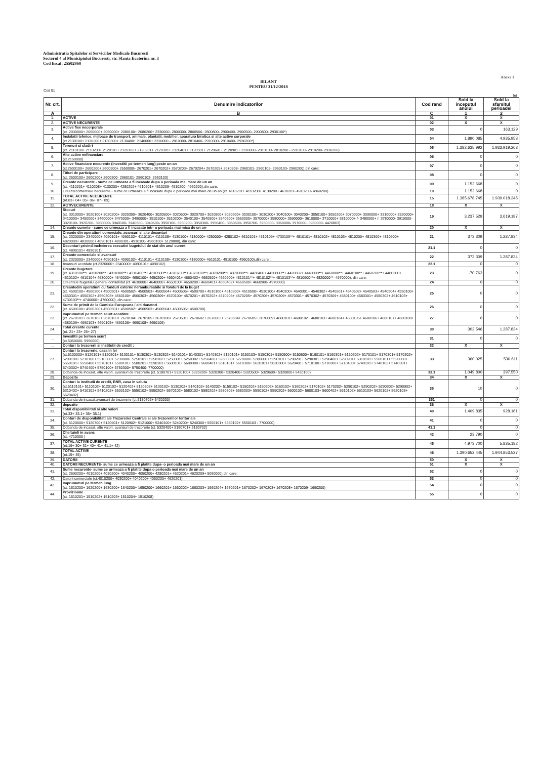Administratia Spitalelor si Serviciilor Medicale Bucuresti
Sectorul 4 al Municipiului Bucuresti, str. Sfanta Ecaterina nr. 3
Cod fiscal: 25502860
Anexa 1
BILANT
PENTRU 31/12/2018
Cod 01
lei
| Nr. crt. | Denumire indicatorilor | Cod rand | Sold la inceputul anului | Sold la sfarsitul perioadei |
| --- | --- | --- | --- | --- |
| A | B | C | 1 | 2 |
| 1. | ACTIVE | 01 | X | X |
| 2. | ACTIVE NECURENTE | 02 | X | X |
| 3. | Active fixe necorporale (ct. 2030000+ 2050000+ 2060000+ 2080100+ 2080200+ 2330000- 2800300- 2800500- 2800800- 2900400- 2900500- 2900800- 2930100*) | 03 | 0 | 163.129 |
| 4. | Instalatii tehnice, mijloace de transport, animale, plantatii, mobilier, aparatura birotica si alte active corporale (ct.2130100+ 2130200+ 2130300+ 2130400+ 2140000+ 2310000 - 2810300- 2810400- 2910300- 2910400- 2930200*) | 04 | 1.890.085 | 4.935.953 |
| 5. | Terenuri si cladiri (ct. 2110100+ 2110200+ 2120101+ 2120102+ 2120201+ 2120301+ 2120401+ 2120501+ 2120601+ 2120901+ 2310000- 2810100- 2810200 - 2910100- 2910200- 2930200) | 05 | 1.382.635.992 | 1.933.919.263 |
| 6. | Alte active nefinanciare (ct.2150000) | 06 | 0 | 0 |
| 7. | Active financiare necurente (investitii pe termen lung) peste un an (ct.2600100+ 2600200+ 2600300+ 2650000+ 2670201+ 2670202+ 2670203+ 2670204+ 2670205+ 2670208- 2960101- 2960102- 2960103- 2960200),din care: | 07 | 0 | 0 |
| 8. | Titluri de participare (ct. 2600100+ 2600200+ 2600300- 2960101- 2960102- 2960103) | 08 | 0 | 0 |
| 9. | Creante necurente - sume ce urmeaza a fi incasate dupa o perioada mai mare de un an (ct. 4110201+ 4110208+ 4130200+ 4280202+ 4610201+ 4610209- 4910200- 4960200),din care: | 09 | 1.152.668 | 0 |
| 10. | Creantecomerciale necurente - sume ce urmeaza a fi incasate dupa o perioada mai mare de un an (ct. 4110201+ 4110208+ 4130200+ 4610201- 4910200- 4960200) | 10 | 1.152.668 | 0 |
| 11. | TOTAL ACTIVE NECURENTE (rd.03+ 04+ 05+ 06+ 07+ 09) | 15 | 1.385.678.745 | 1.939.018.345 |
| 12. | ACTIVECURENTE | 18 | X | X |
| | Stocuri (ct. 3010000+ 3020100+ 3020200+ 3020300+ 3020400+ 3020500+ 3020600+ 3020700+ 3020800+ 3020900+ 3030100+ 3030200+ 3040100+ 3040200+ 3050100+ 3050200+ 3070000+ 3090000+ 3310000+ 3320000+ 3410000+ 3450000+ 3460000+ 3470000+ 3490000+ 3510100+ 3510200+ 3540100+ 3540500+ 3540600+ 3560000+ 3570000+ 3580000+ 3590000+ 3610000+ 3710000+ 3810000+ /- 3480000+ /- 3780000- 3910000- 3920100- 3920200- 3930000- 3940100- 3940500- 3940600- 3950100- 3950200- 3950300- 3950400- 3950600- 3950700- 3950800- 3960000- 3970000- 3980000- 4420803) | 19 | 3.237.529 | 3.619.187 |
| 14. | Creante curente - sume ce urmeaza a fi incasate intr- o perioada mai mica de un an- | 20 | X | X |
| 15. | Creante din operatiuni comerciale, avansuri si alte decontari (ct. 2320000+ 2340000+ 4090101+ 4090102+ 4110101+ 4110108+ 4130100+ 4180000+ 4250000+ 4280102+ 4610101+ 4610109+ 4730109**+ 4810101+ 4810102+ 4810103+ 4810200+ 4810300+ 4810900+ 4820000+ 4830000+ 4890101+ 4890301- 4910100- 4960100+ 5120800), din care: | 21 | 373.309 | 1.287.834 |
| 16. | Decontari privind incheierea executiei bugetului de stat din anul curent (ct. 4890101+ 4890301) | 21.1 | 0 | 0 |
| 17. | Creante comerciale si avansuri (ct. 2320000+ 2340000+ 4090101+ 4090102+ 4110101+ 4110108+ 4130100+ 4180000+ 4610101- 4910100- 4960100),din care : | 22 | 373.309 | 1.287.834 |
| 18. | Avansuri acordate (ct.2320000+ 2340000+ 4090101+ 4090102) | 22.1 | 0 | 0 |
| 19. | Creante bugetare (ct. 4310100**+ 4310200**+ 4310300**+ 4310400**+ 4310500**+ 4310700**+ 4370100**+ 4370200**+ 4370300**+ 4420400+ 4420800**+ 4420802+ 4440000**+ 4460000**+ 4460100**+ 4460200**+ 4480200+ 4610102+ 4610104+ 4630000+ 4640000+ 4650100+ 4650200+ 4660401+ 4660402+ 4660500+ 4660900+ 4810101**+ 4810102**+ 4810103**+ 4810900**+ 4820000**- 4970000), din care: | 23 | -70.763 | 0 |
| 20. | Creantele bugetului general consolidat (ct. 4630000+ 4640000+ 4650100+ 4650200+ 4660401+ 4660402+ 4660500+ 4660900- 4970000) | 24 | 0 | 0 |
| 21. | Creantedin operatiuni cu fonduri externe nerambursabile si fonduri de la buget (ct. 4500100+ 4500300+ 4500501+ 4500502+ 4500503+ 4500504+ 4500505+ 4500700+ 4510100+ 4510300+ 4510500+ 4530100+ 4540100+ 4540301+ 4540302+ 4540501+ 4540502+ 4540503+ 4540504+ 4550100+ 4550301+ 4550302+ 4550303+ 4560100+ 4560303+ 4560309+ 4570100+ 4570201+ 4570202+ 4570203+ 4570205+ 4570206+ 4570209+ 4570301+ 4570302+ 4570309+ 4580100+ 4580301+ 4580302+ 4610103+ 4730103**+ 4740000+ 4760000), din care: | 25 | 0 | 0 |
| 22. | Sume de primit de la Comisia Europeana / alti donatori (ct. 4500100+ 4500300+ 4500501+ 4500502+ 4500503+ 4500504+ 4500505+ 4500700) | 26 | 0 | 0 |
| 23. | Imprumuturi pe termen scurt acordate (ct. 2670101+ 2670102+ 2670103+ 2670104+ 2670105+ 2670108+ 2670601+ 2670602+ 2670603+ 2670604+ 2670605+ 2670609+ 4680101+ 4680102+ 4680103+ 4680104+ 4680105+ 4680106+ 4680107+ 4680108+ 4680109+ 4690103+ 4690105+ 4690106+ 4690108+ 4690109) | 27 | 0 | 0 |
| 24. | Total creante curente (rd. 21+ 23+ 25+ 27) | 30 | 302.546 | 1.287.834 |
| .. | Investitii pe termen scurt (ct.5050000- 5950000) | 31 | 0 | 0 |
| .. | Conturi la trezorerii si institutii de credit : | 32 | X | X |
| 27. | Conturi la trezorerie, casa in lei (ct.5100000+ 5120101+ 5120501+ 5130101+ 5130301+ 5130302+ 5140101+ 5140301+ 5140302+ 5150101+ 5150103+ 5150301+ 5150500+ 5150600+ 5160101+ 5160301+ 5160302+ 5170101+ 5170301+ 5170302+ 5200100+ 5210100+ 5210300+ 5230000+ 5250101+ 5250102+ 5250301+ 5250302+ 5250400+ 5260000+ 5270000+ 5280000+ 5290101+ 5290201+ 5290301+ 5290400+ 5290901+ 5310101+ 5500101+ 5520000+ 5550101+ 5550400+ 5570101+ 5580101+ 5580201+ 5590101+ 5600101+ 5600300+ 5600401+ 5610101+ 5610300+ 5620101+ 5620300+ 5620401+ 5710100+ 5710300+ 5710400+ 5740101+ 5740102+ 5740301+ 5740302+ 5740400+ 5750100+ 5750300+ 5750400- 7700000) | 33 | 360.025 | 530.611 |
| 28. | Dobanda de incasat, alte valori, avansuri de trezorerie (ct. 5180701+ 5320100+ 5320200+ 5320300+ 5320400+ 5320500+ 5320600+ 5320800+ 5420100) | 33.1 | 1.049.800 | 397.550 |
| 29. | Depozite | 34 | X | X |
| 30. | Conturi la institutii de credit, BNR, casa in valuta (ct.5110101+ 5110102+ 5120102+ 5120402+ 5120502+ 5130102+ 5130202+ 5140102+ 5140202+ 5150102+ 5150202+ 5150302+ 5160102+ 5160202+ 5170102+ 5170202+ 5290102+ 5290202+ 5290302+ 5290902+ 5310402+ 5410102+ 5410202+ 5500102+ 5550102+ 5550202+ 5570102+ 5580102+ 5580202+ 5580302+ 5580303+ 5590102+ 5590202+ 5600102+ 5600103+ 5600402+ 5610102+ 5610103+ 5620102+ 5620103+ 5620402) | 35 | 10 | 0 |
| 31. | Dobanda de incasat,avansuri de trezorerie (ct.5180702+ 5420200) | 351 | 0 | 0 |
| 32. | depozite | 36 | X | X |
| 33. | Total disponibilitati si alte valori (rd.33+ 33.1+ 35+ 35.1) | 40 | 1.409.835 | 928.161 |
| 34. | Conturi de disponibilitati ale Trezoreriei Centrale si ale trezoreriilor teritoriale (ct. 5120600+ 5120700+ 5120901+ 5120902+ 5121000+ 5240100+ 5240200+ 5240300+ 5550101+ 5550102+ 5550103 - 7700000) | 41 | 0 | 0 |
| 35. | Dobanda de incasat, alte valori, avansuri de trezorerie (ct. 5320400+ 5180701+ 5180702) | 41.1 | 0 | 0 |
| 36. | Cheltuieli in avans (ct. 4710000 ) | 42 | 23.790 | 0 |
| 37. | TOTAL ACTIVE CURENTE (rd.19+ 30+ 31+ 40+ 41+ 41,1+ 42) | 45 | 4.973.700 | 5.835.182 |
| 38. | TOTAL ACTIVE (rd.15+ 45) | 46 | 1.390.652.445 | 1.944.853.527 |
| 39. | DATORII | 50 | X | X |
| 40. | DATORII NECURENTE- sume ce urmeaza a fi platite dupa- o perioada mai mare de un an | 51 | X | X |
| 41. | Sume necurente- sume ce urmeaza a fi platite dupa o perioada mai mare de un an (ct. 2690200+ 4010200+ 4030200+ 4040200+ 4050200+ 4280201+ 4620201+ 4620209+ 5090000),din care: | 52 | 0 | 0 |
| 42. | Datorii comerciale (ct.4010200+ 4030200+ 4040200+ 4050200+ 4620201) | 53 | 0 | 0 |
| 43. | Imprumuturi pe termen lung (ct. 1610200+ 1620200+ 1630200+ 1640200+ 1650200+ 1660201+ 1660202+ 1660203+ 1660204+ 1670201+ 1670202+ 1670203+ 1670208+ 1670209- 1690200) | 54 | 0 | 0 |
| 44. | Provizioane (ct. 1510201+ 1510202+ 1510203+ 1510204+ 1510208) | 55 | 0 | 0 |